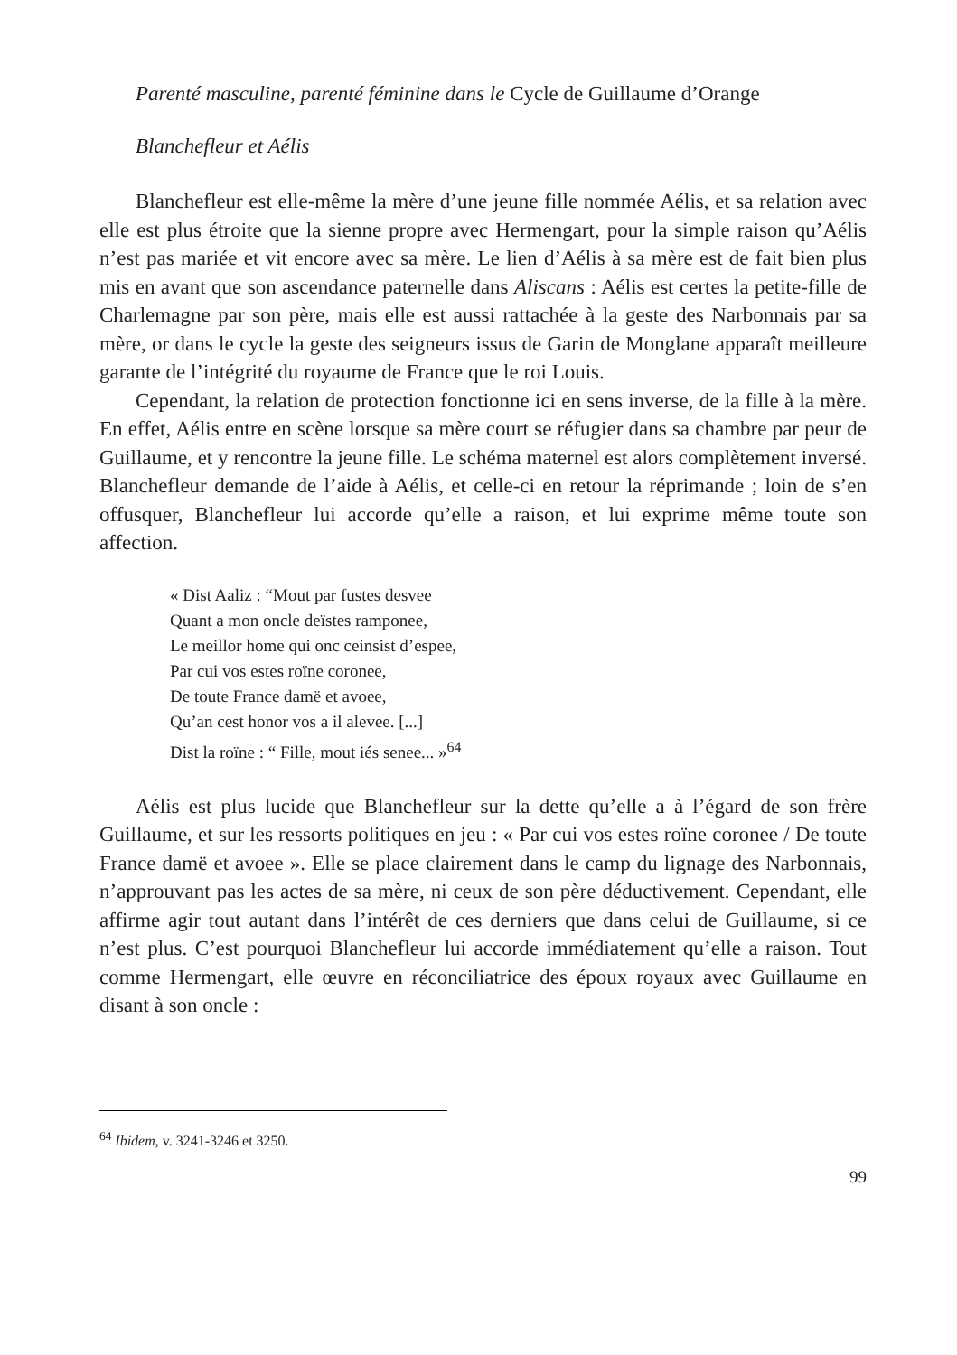Parenté masculine, parenté féminine dans le Cycle de Guillaume d’Orange
Blanchefleur et Aélis
Blanchefleur est elle-même la mère d’une jeune fille nommée Aélis, et sa relation avec elle est plus étroite que la sienne propre avec Hermengart, pour la simple raison qu’Aélis n’est pas mariée et vit encore avec sa mère. Le lien d’Aélis à sa mère est de fait bien plus mis en avant que son ascendance paternelle dans Aliscans : Aélis est certes la petite-fille de Charlemagne par son père, mais elle est aussi rattachée à la geste des Narbonnais par sa mère, or dans le cycle la geste des seigneurs issus de Garin de Monglane apparaît meilleure garante de l’intégrité du royaume de France que le roi Louis.
Cependant, la relation de protection fonctionne ici en sens inverse, de la fille à la mère. En effet, Aélis entre en scène lorsque sa mère court se réfugier dans sa chambre par peur de Guillaume, et y rencontre la jeune fille. Le schéma maternel est alors complètement inversé. Blanchefleur demande de l’aide à Aélis, et celle-ci en retour la réprimande ; loin de s’en offusquer, Blanchefleur lui accorde qu’elle a raison, et lui exprime même toute son affection.
« Dist Aaliz : “Mout par fustes desvee
Quant a mon oncle deïstes ramponee,
Le meillor home qui onc ceinsist d’espee,
Par cui vos estes roïne coronee,
De toute France damë et avoee,
Qu’an cest honor vos a il alevee. [...]
Dist la roïne : “ Fille, mout iés senee... »<sup>64</sup>
Aélis est plus lucide que Blanchefleur sur la dette qu’elle a à l’égard de son frère Guillaume, et sur les ressorts politiques en jeu : « Par cui vos estes roïne coronee / De toute France damë et avoee ». Elle se place clairement dans le camp du lignage des Narbonnais, n’approuvant pas les actes de sa mère, ni ceux de son père déductivement. Cependant, elle affirme agir tout autant dans l’intérêt de ces derniers que dans celui de Guillaume, si ce n’est plus. C’est pourquoi Blanchefleur lui accorde immédiatement qu’elle a raison. Tout comme Hermengart, elle œuvre en réconciliatrice des époux royaux avec Guillaume en disant à son oncle :
<sup>64</sup> Ibidem, v. 3241-3246 et 3250.
99